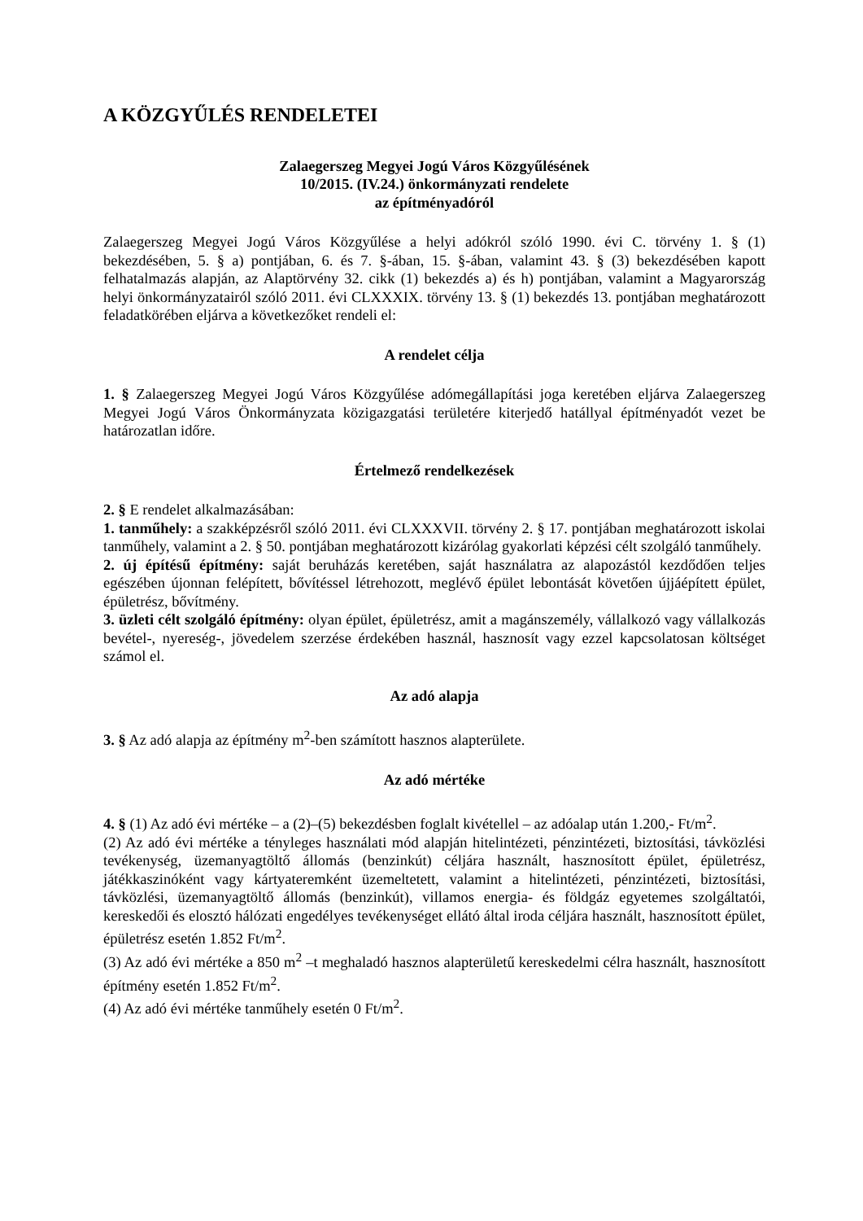A KÖZGYŰLÉS RENDELETEI
Zalaegerszeg Megyei Jogú Város Közgyűlésének
10/2015. (IV.24.) önkormányzati rendelete
az építményadóról
Zalaegerszeg Megyei Jogú Város Közgyűlése a helyi adókról szóló 1990. évi C. törvény 1. § (1) bekezdésében, 5. § a) pontjában, 6. és 7. §-ában, 15. §-ában, valamint 43. § (3) bekezdésében kapott felhatalmazás alapján, az Alaptörvény 32. cikk (1) bekezdés a) és h) pontjában, valamint a Magyarország helyi önkormányzatairól szóló 2011. évi CLXXXIX. törvény 13. § (1) bekezdés 13. pontjában meghatározott feladatkörében eljárva a következőket rendeli el:
A rendelet célja
1. § Zalaegerszeg Megyei Jogú Város Közgyűlése adómegállapítási joga keretében eljárva Zalaegerszeg Megyei Jogú Város Önkormányzata közigazgatási területére kiterjedő hatállyal építményadót vezet be határozatlan időre.
Értelmező rendelkezések
2. § E rendelet alkalmazásában:
1. tanműhely: a szakképzésről szóló 2011. évi CLXXXVII. törvény 2. § 17. pontjában meghatározott iskolai tanműhely, valamint a 2. § 50. pontjában meghatározott kizárólag gyakorlati képzési célt szolgáló tanműhely.
2. új építésű építmény: saját beruházás keretében, saját használatra az alapozástól kezdődően teljes egészében újonnan felépített, bővítéssel létrehozott, meglévő épület lebontását követően újjáépített épület, épületrész, bővítmény.
3. üzleti célt szolgáló építmény: olyan épület, épületrész, amit a magánszemély, vállalkozó vagy vállalkozás bevétel-, nyereség-, jövedelem szerzése érdekében használ, hasznosít vagy ezzel kapcsolatosan költséget számol el.
Az adó alapja
3. § Az adó alapja az építmény m<sup>2</sup>-ben számított hasznos alapterülete.
Az adó mértéke
4. § (1) Az adó évi mértéke – a (2)–(5) bekezdésben foglalt kivétellel – az adóalap után 1.200,- Ft/m<sup>2</sup>.
(2) Az adó évi mértéke a tényleges használati mód alapján hitelintézeti, pénzintézeti, biztosítási, távközlési tevékenység, üzemanyagtöltő állomás (benzinkút) céljára használt, hasznosított épület, épületrész, játékkaszinóként vagy kártyateremként üzemeltetett, valamint a hitelintézeti, pénzintézeti, biztosítási, távközlési, üzemanyagtöltő állomás (benzinkút), villamos energia- és földgáz egyetemes szolgáltatói, kereskedői és elosztó hálózati engedélyes tevékenységet ellátó által iroda céljára használt, hasznosított épület, épületrész esetén 1.852 Ft/m<sup>2</sup>.
(3) Az adó évi mértéke a 850 m<sup>2</sup> –t meghaladó hasznos alapterületű kereskedelmi célra használt, hasznosított építmény esetén 1.852 Ft/m<sup>2</sup>.
(4) Az adó évi mértéke tanműhely esetén 0 Ft/m<sup>2</sup>.